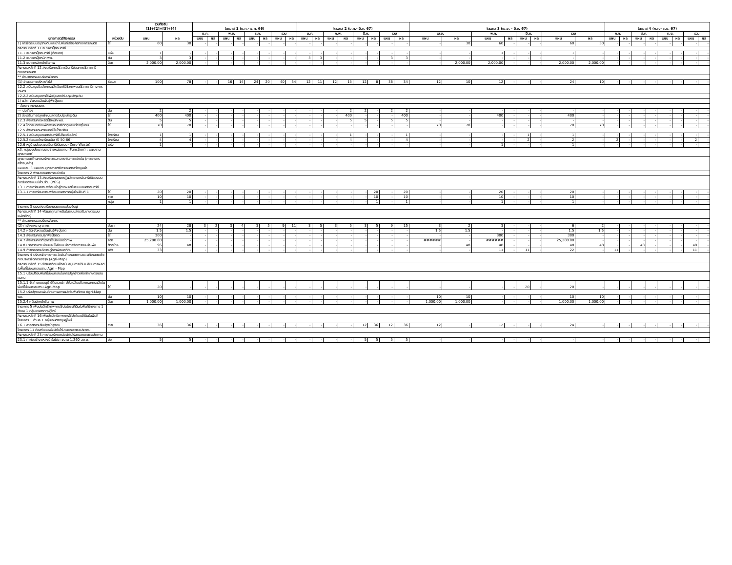| ยุทธศาสตร์/กิจกรรม | หน่วยนับ | รวมทั้งสิ้น [1]+[2]+[3]+[4] | | ไตรมาส 1 (ต.ค.- ธ.ค. 66) | | | | | | | | ไตรมาส 2 (ม.ค.- มี.ค. 67) | | | | | | | | ไตรมาส 3 (เม.ย. - มิ.ย. 67) | | | | | | | | ไตรมาส 4 (ก.ค.- ก.ย. 67) | | | | | | | |
| --- | --- | --- | --- | --- | --- | --- | --- | --- | --- | --- | --- | --- | --- | --- | --- | --- | --- | --- | --- | --- | --- | --- | --- | --- | --- | --- | --- | --- | --- | --- | --- | --- | --- | --- | --- |
| | | แผน | ผล | ต.ค. | | พ.ย. | | ธ.ค. | | รวม | | ม.ค. | | ก.พ. | | มี.ค. | | รวม | | เม.ย. | | พ.ค. | | มิ.ย. | | รวม | | ก.ค. | | ส.ค. | | ก.ย. | | รวม | |
| | | | | แผน | ผล | แผน | ผล | แผน | ผล | แผน | ผล | แผน | ผล | แผน | ผล | แผน | ผล | แผน | ผล | แผน | ผล | แผน | ผล | แผน | ผล | แผน | ผล | แผน | ผล | แผน | ผล | แผน | ผล | แผน | ผล |
| 1) การจัดระบบอนุรักษ์ดินและน้ำในพื้นที่เสี่ยงภัยทางการเกษตร | ไร่ | 60 | 30 | - | - | - | - | - | - | - | - | - | - | - | - | - | - | - | - | - | 30 | 60 | - | - | - | 60 | 30 | - | - | - | - | - | - | - | - |
| กิจกรรมหลักที่ 11 ธนาคารปุ๋ยอินทรีย์ | | | | | | | | | | | | | | | | | | | | | | | | | | | | | | | | | | | |
| 11.1 ธนาคารปุ๋ยอินทรีย์ (ต่อยอด) | แห่ง | 1 | - | - | - | - | - | - | - | - | - | - | - | - | - | - | - | - | - | - | - | 1 | - | - | - | 1 | - | - | - | - | - | - | - | - | - |
| 11.2 ธนาคารปุ๋ยหมัก พด. | ตัน | 3 | 3 | - | - | - | - | - | - | - | - | 3 | 3 | - | - | - | - | 3 | 3 | - | - | - | - | - | - | - | - | - | - | - | - | - | - | - | - |
| 11.3 ธนาคารน้ำหมักชีวภาพ | ลิตร | 2,000.00 | 2,000.00 | - | - | - | - | - | - | - | - | - | - | - | - | - | - | - | - | - | 2,000.00 | 2,000.00 | - | - | - | 2,000.00 | 2,000.00 | - | - | - | - | - | - | - | - |
| กิจกรรมหลักที่ 12 ส่งเสริมการใช้สารอินทรีย์ลดการใช้สารเคมีทางการเกษตร | | | | | | | | | | | | | | | | | | | | | | | | | | | | | | | | | | | |
| ** อำนวยการและบริหารจัดการ | | | | | | | | | | | | | | | | | | | | | | | | | | | | | | | | | | | |
| (1) อำนวยการบริหารทั่วไป | ร้อยละ | 100 | 78 | - | - | 16 | 14 | 24 | 20 | 40 | 34 | 12 | 11 | 12 | 15 | 12 | 8 | 36 | 34 | 12 | 10 | 12 | - | - | - | 24 | 10 | - | - | - | - | - | - | - | - |
| 12.2 สนับสนุนปัจจัยการผลิตอินทรีย์ชีวภาพลดใช้สารเคมีทางการเกษตร | | | | | | | | | | | | | | | | | | | | | | | | | | | | | | | | | | | |
| 12.2.2 สนับสนุนการใช้พืชปุ๋ยสดปรับปรุงบำรุงดิน | | | | | | | | | | | | | | | | | | | | | | | | | | | | | | | | | | | |
| 1) ผลิต จัดหาเมล็ดพันธุ์พืชปุ๋ยสด | | | | | | | | | | | | | | | | | | | | | | | | | | | | | | | | | | | |
| - จัดหาจากเกษตรกร | | | | | | | | | | | | | | | | | | | | | | | | | | | | | | | | | | | |
| --- ปอเทือง | ตัน | 2 | 2 | - | - | - | - | - | - | - | - | - | - | - | 2 | 2 | - | 2 | 2 | - | - | - | - | - | - | - | - | - | - | - | - | - | - | - | - |
| 2) ส่งเสริมการปลูกพืชปุ๋ยสดปรับปรุงบำรุงดิน | ไร่ | 400 | 400 | - | - | - | - | - | - | - | - | - | - | - | 400 | - | - | - | 400 | - | - | 400 | - | - | - | 400 | - | - | - | - | - | - | - | - | - |
| 12.3 ส่งเสริมการผลิตปุ๋ยหมัก พด. | ตัน | 5 | 5 | - | - | - | - | - | - | - | - | - | - | - | 5 | 5 | - | 5 | 5 | - | - | - | - | - | - | - | - | - | - | - | - | - | - | - | - |
| 12.4 ไถกลบตอซังเพื่อเพิ่มอินทรียวัตถุและแร่ธาตุในดิน | ไร่ | 70 | 70 | - | - | - | - | - | - | - | - | - | - | - | - | - | - | - | - | 70 | 70 | - | - | - | - | 70 | 70 | - | - | - | - | - | - | - | - |
| 12.5 ส่งเสริมเกษตรอินทรีย์ในโรงเรียน | | | | | | | | | | | | | | | | | | | | | | | | | | | | | | | | | | | |
| 12.5.1 สนับสนุนเกษตรอินทรีย์ในโรงเรียนใหม่ | โรงเรียน | 1 | 1 | - | - | - | - | - | - | - | - | - | - | - | 1 | - | - | - | 1 | - | - | - | - | 1 | - | 1 | - | - | - | - | - | - | - | - | - |
| 12.5.2 ต่อยอดโรงเรียนเดิม (ปี 50-66) | โรงเรียน | 4 | 4 | - | - | - | - | - | - | - | - | - | - | - | 4 | - | - | - | 4 | - | - | - | - | 2 | - | 2 | - | 2 | - | - | - | - | - | 2 | - |
| 12.6 หมู่บ้านปลอดขยะอินทรีย์ต้นแบบ (Zero Waste) | แห่ง | 1 | - | - | - | - | - | - | - | - | - | - | - | - | - | - | - | - | - | - | - | 1 | - | - | - | 1 | - | - | - | - | - | - | - | - | - |
| x3. กลุ่มงบประมาณรายจ่ายหน่วยงาน (Function) : แผนงานยุทธศาสตร์ | | | | | | | | | | | | | | | | | | | | | | | | | | | | | | | | | | | |
| ยุทธศาสตร์ด้านการสร้างความสามารถในการแข่งขัน (การเกษตรสร้างมูลค่า) | | | | | | | | | | | | | | | | | | | | | | | | | | | | | | | | | | | |
| แผนงาน 3 แผนงานยุทธศาสตร์การเกษตรสร้างมูลค่า | | | | | | | | | | | | | | | | | | | | | | | | | | | | | | | | | | | |
| โครงการ 2 พัฒนาเกษตรกรรมยั่งยืน | | | | | | | | | | | | | | | | | | | | | | | | | | | | | | | | | | | |
| กิจกรรมหลักที่ 13 ส่งเสริมเกษตรกรผู้ผลิตเกษตรอินทรีย์ด้วยระบบการรับรองแบบมีส่วนร่วม (PGS) | | | | | | | | | | | | | | | | | | | | | | | | | | | | | | | | | | | |
| 13.1 การเตรียมความพร้อมเข้าสู่การผลิตในระบบเกษตรอินทรีย์ | | | | | | | | | | | | | | | | | | | | | | | | | | | | | | | | | | | |
| 13.1.1 การเตรียมความพร้อมเกษตรกรกลุ่มใหม่ขั้นที่ 1 | ไร่ | 20 | 20 | - | - | - | - | - | - | - | - | - | - | - | - | - | 20 | - | 20 | - | - | 20 | - | - | - | 20 | - | - | - | - | - | - | - | - | - |
| | ราย | 10 | 10 | - | - | - | - | - | - | - | - | - | - | - | - | - | 10 | - | 10 | - | - | 10 | - | - | - | 10 | - | - | - | - | - | - | - | - | - |
| | กลุ่ม | 1 | 1 | - | - | - | - | - | - | - | - | - | - | - | - | - | 1 | - | 1 | - | - | 1 | - | - | - | 1 | - | - | - | - | - | - | - | - | - |
| โครงการ 3 ระบบส่งเสริมเกษตรแบบแปลงใหญ่ | | | | | | | | | | | | | | | | | | | | | | | | | | | | | | | | | | | |
| กิจกรรมหลักที่ 14 พัฒนาคุณภาพดินในระบบส่งเสริมเกษตรแบบแปลงใหญ่ | | | | | | | | | | | | | | | | | | | | | | | | | | | | | | | | | | | |
| ** อำนวยการและบริหารจัดการ | | | | | | | | | | | | | | | | | | | | | | | | | | | | | | | | | | | |
| (2) ค่าจ้างเหมาบุคลากร | อัตรา | 24 | 28 | 3 | 2 | 3 | 4 | 3 | 5 | 9 | 11 | 3 | 5 | 3 | 5 | 3 | 5 | 9 | 15 | 3 | 2 | 3 | - | - | - | 6 | 2 | - | - | - | - | - | - | - | - |
| 14.2 ผลิต-จัดหาเมล็ดพันธุ์พืชปุ๋ยสด | ตัน | 1.5 | 1.5 | - | - | - | - | - | - | - | - | - | - | - | - | - | - | - | - | 1.5 | 1.5 | - | - | - | - | 1.5 | 1.5 | - | - | - | - | - | - | - | - |
| 14.3 ส่งเสริมการปลูกพืชปุ๋ยสด | ไร่ | 300 | - | - | - | - | - | - | - | - | - | - | - | - | - | - | - | - | - | - | - | 300 | - | - | - | 300 | - | - | - | - | - | - | - | - | - |
| 14.7 ส่งเสริมการทำ/การใช้น้ำหมักชีวภาพ | ลิตร | 25,200.00 | - | - | - | - | - | - | - | - | - | - | - | - | - | - | - | - | - | ###### | - | ###### | - | - | - | 25,200.00 | - | - | - | - | - | - | - | - | - |
| 14.8 บริการวิเคราะห์ดินและให้คำแนะนำการจัดการดิน-น้ำ-พืช | ตัวอย่าง | 96 | 48 | - | - | - | - | - | - | - | - | - | - | - | - | - | - | - | - | - | 48 | 48 | - | - | - | 48 | 48 | - | - | 48 | - | - | - | 48 | - |
| 14.9 ถ่ายทอดองค์ความรู้การพัฒนาที่ดิน | ครั้ง | 33 | - | - | - | - | - | - | - | - | - | - | - | - | - | - | - | - | - | - | - | 11 | - | 11 | - | 22 | - | 11 | - | - | - | - | - | 11 | - |
| โครงการ 4 บริหารจัดการการผลิตสินค้าเกษตรตามแผนที่เกษตรเพื่อการบริหารจัดการเชิงรุก (Agri-Map) | | | | | | | | | | | | | | | | | | | | | | | | | | | | | | | | | | | |
| กิจกรรมหลักที่ 15 พัฒนาที่ดินเพื่อสนับสนุนการปรับเปลี่ยนการผลิตในพื้นที่ไม่เหมาะสมตาม Agri - Map | | | | | | | | | | | | | | | | | | | | | | | | | | | | | | | | | | | |
| 15.1 ปรับเปลี่ยนพื้นที่ไม่เหมาะสมในการปลูกข้าวเพื่อทำเกษตรผสมผสาน | | | | | | | | | | | | | | | | | | | | | | | | | | | | | | | | | | | |
| 15.1.1 จัดทำระบบอนุรักษ์ดินและน้ำ ปรับเปลี่ยนกิจกรรมการผลิตในพื้นที่ไม่เหมาะสมตาม Agri-Map | ไร่ | 20 | - | - | - | - | - | - | - | - | - | - | - | - | - | - | - | - | - | - | - | - | - | 20 | - | 20 | - | - | - | - | - | - | - | - | - |
| 15.2 ปรับปรุงและเพิ่มศักยภาพการผลิตในพื้นที่ตาม Agri-Map | | | | | | | | | | | | | | | | | | | | | | | | | | | | | | | | | | | |
| พด. | ตัน | 10 | 10 | - | - | - | - | - | - | - | - | - | - | - | - | - | - | - | - | 10 | 10 | - | - | - | - | 10 | 10 | - | - | - | - | - | - | - | - |
| 15.2.4 ผลิตน้ำหมักชีวภาพ | ลิตร | 1,000.00 | 1,000.00 | - | - | - | - | - | - | - | - | - | - | - | - | - | - | - | - | 1,000.00 | 1,000.00 | - | - | - | - | 1,000.00 | 1,000.00 | - | - | - | - | - | - | - | - |
| โครงการ 5 เพิ่มประสิทธิภาพการใช้ประโยชน์ที่ดินในพื้นที่โครงการ 1 ตำบล 1 กลุ่มเกษตรทฤษฎีใหม่ | | | | | | | | | | | | | | | | | | | | | | | | | | | | | | | | | | | |
| กิจกรรมหลักที่ 16 เพิ่มประสิทธิภาพการใช้ประโยชน์ที่ดินในพื้นที่โครงการ 1 ตำบล 1 กลุ่มเกษตรทฤษฎีใหม่ | | | | | | | | | | | | | | | | | | | | | | | | | | | | | | | | | | | |
| 16.1 สาธิตการปรับปรุงบำรุงดิน | ราย | 36 | 36 | - | - | - | - | - | - | - | - | - | - | - | - | 12 | 36 | 12 | 36 | 12 | - | 12 | - | - | - | 24 | - | - | - | - | - | - | - | - | - |
| โครงการ 11 ก่อสร้างแหล่งน้ำในไร่นานอกเขตชลประทาน | | | | | | | | | | | | | | | | | | | | | | | | | | | | | | | | | | | |
| กิจกรรมหลักที่ 23 การก่อสร้างแหล่งน้ำในไร่นานอกเขตชลประทาน | | | | | | | | | | | | | | | | | | | | | | | | | | | | | | | | | | | |
| 23.1 ค่าก่อสร้างแหล่งน้ำในไร่นา ขนาด 1,260 ลบ.ม. | บ่อ | 5 | 5 | - | - | - | - | - | - | - | - | - | - | - | - | 5 | 5 | 5 | 5 | - | - | - | - | - | - | - | - | - | - | - | - | - | - | - | - |